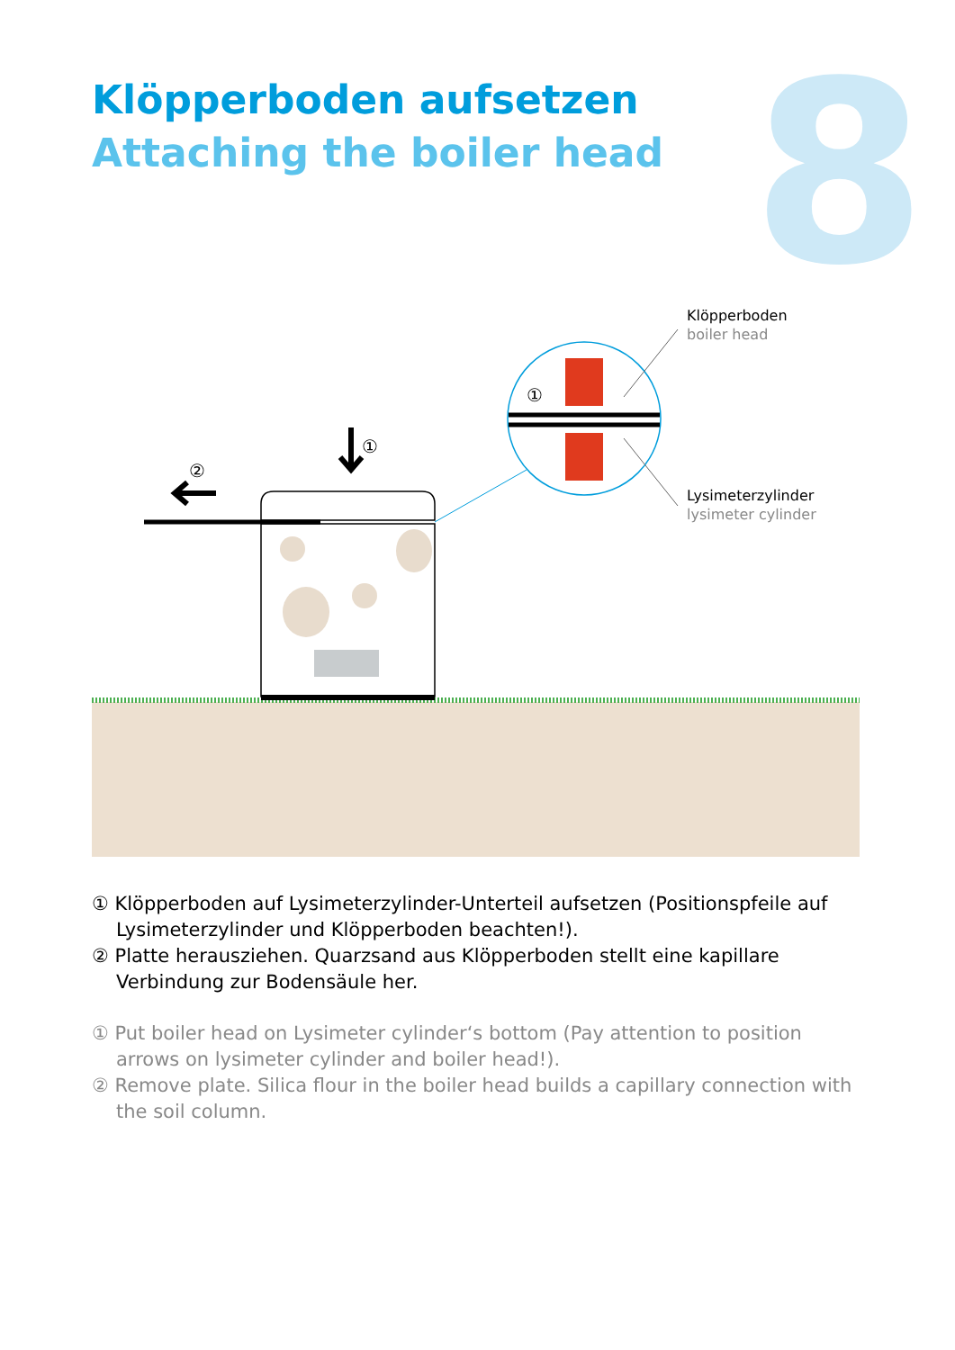Klöpperboden aufsetzen
Attaching the boiler head
8
①
②
①
Klöpperboden
boiler head
Lysimeterzylinder
lysimeter cylinder
① Klöpperboden auf Lysimeterzylinder-Unterteil aufsetzen (Positionspfeile auf Lysimeterzylinder und Klöpperboden beachten!).
② Platte herausziehen. Quarzsand aus Klöpperboden stellt eine kapillare Verbindung zur Bodensäule her.
① Put boiler head on Lysimeter cylinder‘s bottom (Pay attention to position arrows on lysimeter cylinder and boiler head!).
② Remove plate. Silica flour in the boiler head builds a capillary connection with the soil column.